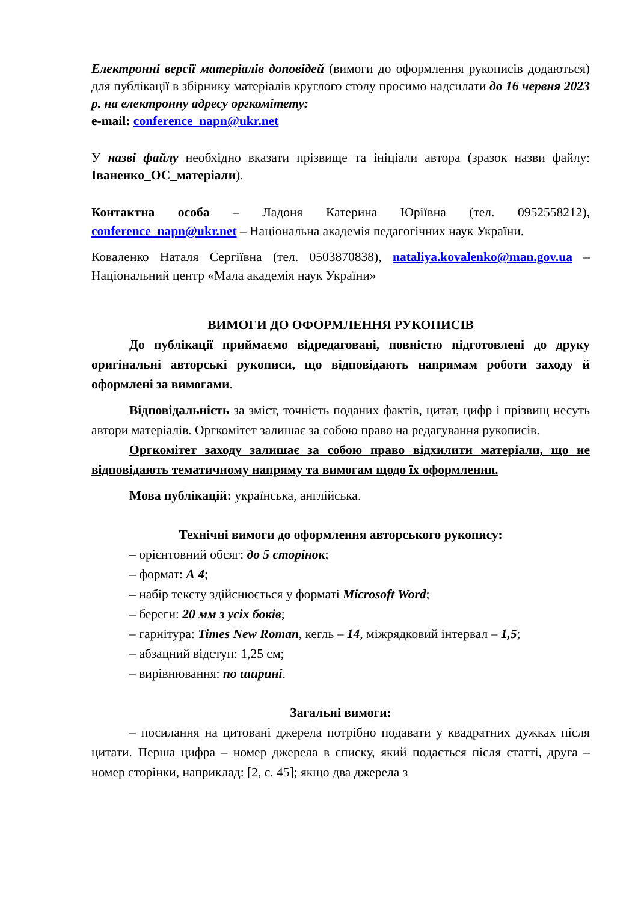Електронні версії матеріалів доповідей (вимоги до оформлення рукописів додаються) для публікації в збірнику матеріалів круглого столу просимо надсилати до 16 червня 2023 р. на електронну адресу оргкомітету:
e-mail: conference_napn@ukr.net
У назві файлу необхідно вказати прізвище та ініціали автора (зразок назви файлу: Іваненко_ОС_матеріали).
Контактна особа – Ладоня Катерина Юріївна (тел. 0952558212), conference_napn@ukr.net – Національна академія педагогічних наук України.
Коваленко Наталя Сергіївна (тел. 0503870838), nataliya.kovalenko@man.gov.ua – Національний центр «Мала академія наук України»
ВИМОГИ ДО ОФОРМЛЕННЯ РУКОПИСІВ
До публікації приймаємо відредаговані, повністю підготовлені до друку оригінальні авторські рукописи, що відповідають напрямам роботи заходу й оформлені за вимогами.
Відповідальність за зміст, точність поданих фактів, цитат, цифр і прізвищ несуть автори матеріалів. Оргкомітет залишає за собою право на редагування рукописів.
Оргкомітет заходу залишає за собою право відхилити матеріали, що не відповідають тематичному напряму та вимогам щодо їх оформлення.
Мова публікацій: українська, англійська.
Технічні вимоги до оформлення авторського рукопису:
– орієнтовний обсяг: до 5 сторінок;
– формат: А 4;
– набір тексту здійснюється у форматі Microsoft Word;
– береги: 20 мм з усіх боків;
– гарнітура: Times New Roman, кегль – 14, міжрядковий інтервал – 1,5;
– абзацний відступ: 1,25 см;
– вирівнювання: по ширині.
Загальні вимоги:
– посилання на цитовані джерела потрібно подавати у квадратних дужках після цитати. Перша цифра – номер джерела в списку, який подається після статті, друга – номер сторінки, наприклад: [2, с. 45]; якщо два джерела з